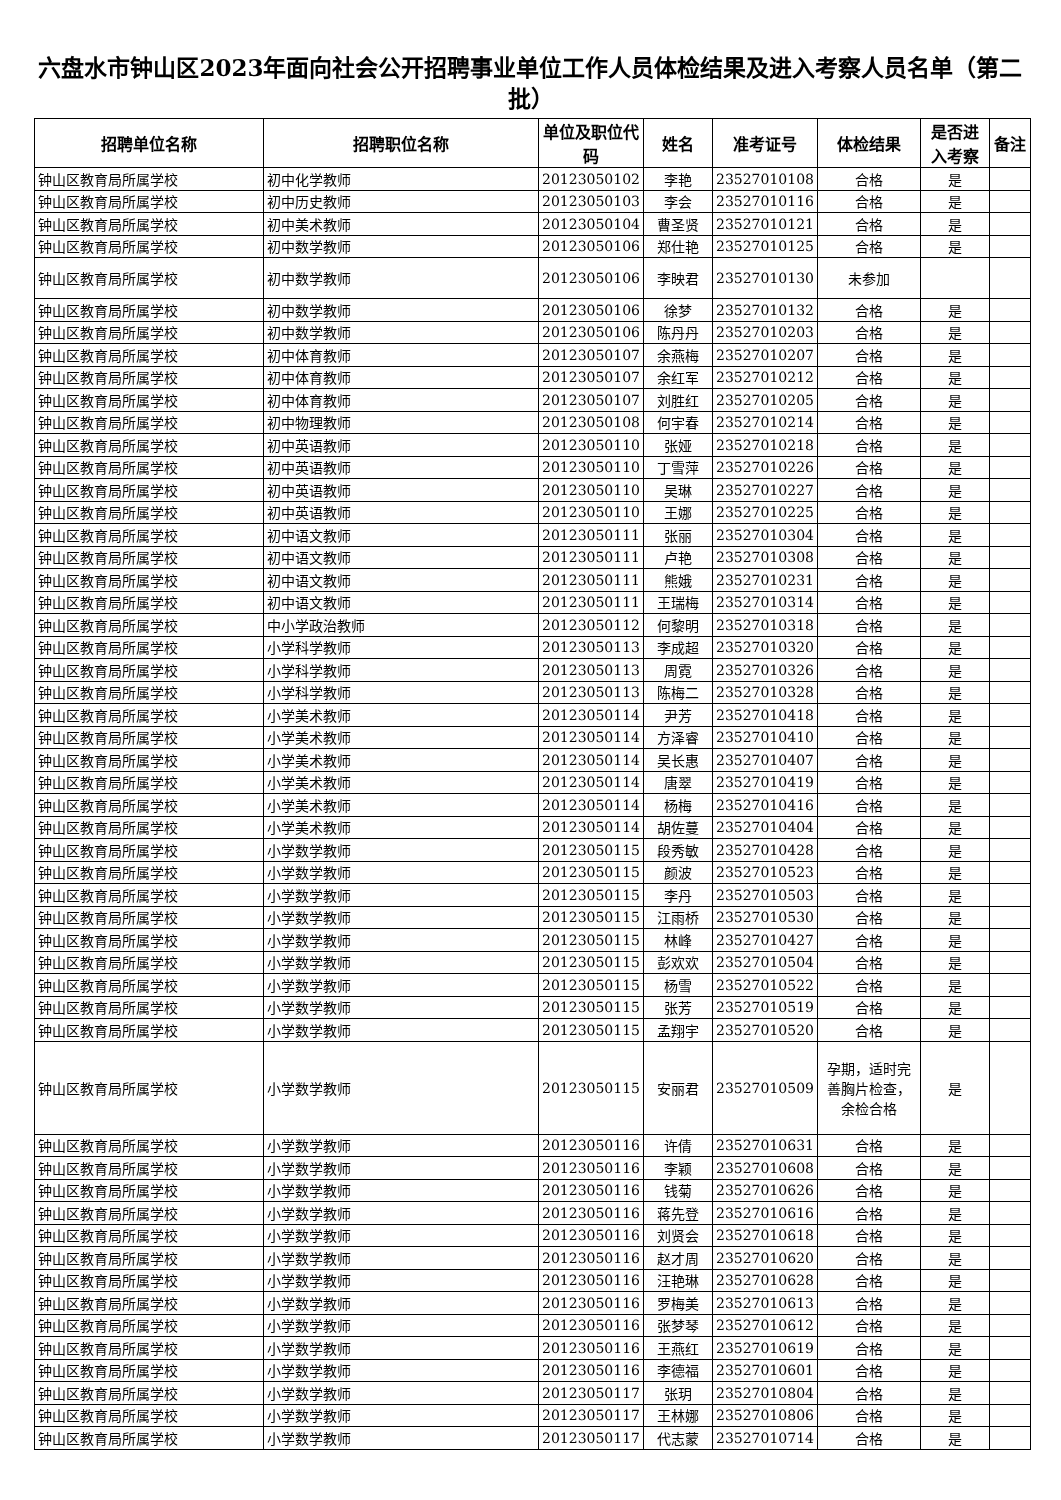六盘水市钟山区2023年面向社会公开招聘事业单位工作人员体检结果及进入考察人员名单（第二批）
| 招聘单位名称 | 招聘职位名称 | 单位及职位代码 | 姓名 | 准考证号 | 体检结果 | 是否进入考察 | 备注 |
| --- | --- | --- | --- | --- | --- | --- | --- |
| 钟山区教育局所属学校 | 初中化学教师 | 20123050102 | 李艳 | 23527010108 | 合格 | 是 | |
| 钟山区教育局所属学校 | 初中历史教师 | 20123050103 | 李会 | 23527010116 | 合格 | 是 | |
| 钟山区教育局所属学校 | 初中美术教师 | 20123050104 | 曹圣贤 | 23527010121 | 合格 | 是 | |
| 钟山区教育局所属学校 | 初中数学教师 | 20123050106 | 郑仕艳 | 23527010125 | 合格 | 是 | |
| 钟山区教育局所属学校 | 初中数学教师 | 20123050106 | 李映君 | 23527010130 | 未参加 | | |
| 钟山区教育局所属学校 | 初中数学教师 | 20123050106 | 徐梦 | 23527010132 | 合格 | 是 | |
| 钟山区教育局所属学校 | 初中数学教师 | 20123050106 | 陈丹丹 | 23527010203 | 合格 | 是 | |
| 钟山区教育局所属学校 | 初中体育教师 | 20123050107 | 余燕梅 | 23527010207 | 合格 | 是 | |
| 钟山区教育局所属学校 | 初中体育教师 | 20123050107 | 余红军 | 23527010212 | 合格 | 是 | |
| 钟山区教育局所属学校 | 初中体育教师 | 20123050107 | 刘胜红 | 23527010205 | 合格 | 是 | |
| 钟山区教育局所属学校 | 初中物理教师 | 20123050108 | 何宇春 | 23527010214 | 合格 | 是 | |
| 钟山区教育局所属学校 | 初中英语教师 | 20123050110 | 张娅 | 23527010218 | 合格 | 是 | |
| 钟山区教育局所属学校 | 初中英语教师 | 20123050110 | 丁雪萍 | 23527010226 | 合格 | 是 | |
| 钟山区教育局所属学校 | 初中英语教师 | 20123050110 | 吴琳 | 23527010227 | 合格 | 是 | |
| 钟山区教育局所属学校 | 初中英语教师 | 20123050110 | 王娜 | 23527010225 | 合格 | 是 | |
| 钟山区教育局所属学校 | 初中语文教师 | 20123050111 | 张丽 | 23527010304 | 合格 | 是 | |
| 钟山区教育局所属学校 | 初中语文教师 | 20123050111 | 卢艳 | 23527010308 | 合格 | 是 | |
| 钟山区教育局所属学校 | 初中语文教师 | 20123050111 | 熊娥 | 23527010231 | 合格 | 是 | |
| 钟山区教育局所属学校 | 初中语文教师 | 20123050111 | 王瑞梅 | 23527010314 | 合格 | 是 | |
| 钟山区教育局所属学校 | 中小学政治教师 | 20123050112 | 何黎明 | 23527010318 | 合格 | 是 | |
| 钟山区教育局所属学校 | 小学科学教师 | 20123050113 | 李成超 | 23527010320 | 合格 | 是 | |
| 钟山区教育局所属学校 | 小学科学教师 | 20123050113 | 周霓 | 23527010326 | 合格 | 是 | |
| 钟山区教育局所属学校 | 小学科学教师 | 20123050113 | 陈梅二 | 23527010328 | 合格 | 是 | |
| 钟山区教育局所属学校 | 小学美术教师 | 20123050114 | 尹芳 | 23527010418 | 合格 | 是 | |
| 钟山区教育局所属学校 | 小学美术教师 | 20123050114 | 方泽睿 | 23527010410 | 合格 | 是 | |
| 钟山区教育局所属学校 | 小学美术教师 | 20123050114 | 吴长惠 | 23527010407 | 合格 | 是 | |
| 钟山区教育局所属学校 | 小学美术教师 | 20123050114 | 唐翠 | 23527010419 | 合格 | 是 | |
| 钟山区教育局所属学校 | 小学美术教师 | 20123050114 | 杨梅 | 23527010416 | 合格 | 是 | |
| 钟山区教育局所属学校 | 小学美术教师 | 20123050114 | 胡佐蔓 | 23527010404 | 合格 | 是 | |
| 钟山区教育局所属学校 | 小学数学教师 | 20123050115 | 段秀敏 | 23527010428 | 合格 | 是 | |
| 钟山区教育局所属学校 | 小学数学教师 | 20123050115 | 颜波 | 23527010523 | 合格 | 是 | |
| 钟山区教育局所属学校 | 小学数学教师 | 20123050115 | 李丹 | 23527010503 | 合格 | 是 | |
| 钟山区教育局所属学校 | 小学数学教师 | 20123050115 | 江雨桥 | 23527010530 | 合格 | 是 | |
| 钟山区教育局所属学校 | 小学数学教师 | 20123050115 | 林峰 | 23527010427 | 合格 | 是 | |
| 钟山区教育局所属学校 | 小学数学教师 | 20123050115 | 彭欢欢 | 23527010504 | 合格 | 是 | |
| 钟山区教育局所属学校 | 小学数学教师 | 20123050115 | 杨雪 | 23527010522 | 合格 | 是 | |
| 钟山区教育局所属学校 | 小学数学教师 | 20123050115 | 张芳 | 23527010519 | 合格 | 是 | |
| 钟山区教育局所属学校 | 小学数学教师 | 20123050115 | 孟翔宇 | 23527010520 | 合格 | 是 | |
| 钟山区教育局所属学校 | 小学数学教师 | 20123050115 | 安丽君 | 23527010509 | 孕期，适时完善胸片检查，余检合格 | 是 | |
| 钟山区教育局所属学校 | 小学数学教师 | 20123050116 | 许倩 | 23527010631 | 合格 | 是 | |
| 钟山区教育局所属学校 | 小学数学教师 | 20123050116 | 李颖 | 23527010608 | 合格 | 是 | |
| 钟山区教育局所属学校 | 小学数学教师 | 20123050116 | 钱菊 | 23527010626 | 合格 | 是 | |
| 钟山区教育局所属学校 | 小学数学教师 | 20123050116 | 蒋先登 | 23527010616 | 合格 | 是 | |
| 钟山区教育局所属学校 | 小学数学教师 | 20123050116 | 刘贤会 | 23527010618 | 合格 | 是 | |
| 钟山区教育局所属学校 | 小学数学教师 | 20123050116 | 赵才周 | 23527010620 | 合格 | 是 | |
| 钟山区教育局所属学校 | 小学数学教师 | 20123050116 | 汪艳琳 | 23527010628 | 合格 | 是 | |
| 钟山区教育局所属学校 | 小学数学教师 | 20123050116 | 罗梅美 | 23527010613 | 合格 | 是 | |
| 钟山区教育局所属学校 | 小学数学教师 | 20123050116 | 张梦琴 | 23527010612 | 合格 | 是 | |
| 钟山区教育局所属学校 | 小学数学教师 | 20123050116 | 王燕红 | 23527010619 | 合格 | 是 | |
| 钟山区教育局所属学校 | 小学数学教师 | 20123050116 | 李德福 | 23527010601 | 合格 | 是 | |
| 钟山区教育局所属学校 | 小学数学教师 | 20123050117 | 张玥 | 23527010804 | 合格 | 是 | |
| 钟山区教育局所属学校 | 小学数学教师 | 20123050117 | 王林娜 | 23527010806 | 合格 | 是 | |
| 钟山区教育局所属学校 | 小学数学教师 | 20123050117 | 代志蒙 | 23527010714 | 合格 | 是 | |